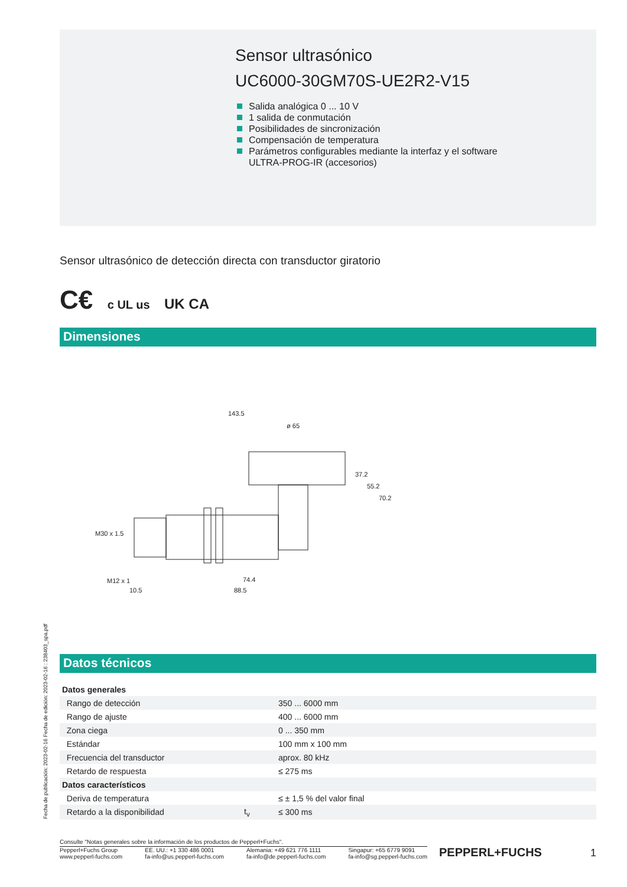Sensor ultrasónico
UC6000-30GM70S-UE2R2-V15
Salida analógica 0 ... 10 V
1 salida de conmutación
Posibilidades de sincronización
Compensación de temperatura
Parámetros configurables mediante la interfaz y el software
ULTRA-PROG-IR (accesorios)
Sensor ultrasónico de detección directa con transductor giratorio
C€ c UL us UK CA
Dimensiones
143.5
ø 65
74.4
88.5
10.5
37.2
55.2
70.2
M30 x 1.5
M12 x 1
Datos técnicos
| Datos generales | | |
| Rango de detección | | 350 ... 6000 mm |
| Rango de ajuste | | 400 ... 6000 mm |
| Zona ciega | | 0 ... 350 mm |
| Estándar | | 100 mm x 100 mm |
| Frecuencia del transductor | | aprox. 80 kHz |
| Retardo de respuesta | | ≤ 275 ms |
| Datos característicos | | |
| Deriva de temperatura | | ≤ ± 1,5 % del valor final |
| Retardo a la disponibilidad | t<sub>v</sub> | ≤ 300 ms |
Fecha de publicación: 2023-02-16 Fecha de edición: 2023-02-16 : 238403_spa.pdf
Consulte "Notas generales sobre la información de los productos de Pepperl+Fuchs".
Pepperl+Fuchs Group
www.pepperl-fuchs.com
EE. UU.: +1 330 486 0001
fa-info@us.pepperl-fuchs.com
Alemania: +49 621 776 1111
fa-info@de.pepperl-fuchs.com
Singapur: +65 6779 9091
fa-info@sg.pepperl-fuchs.com
PEPPERL+FUCHS 1